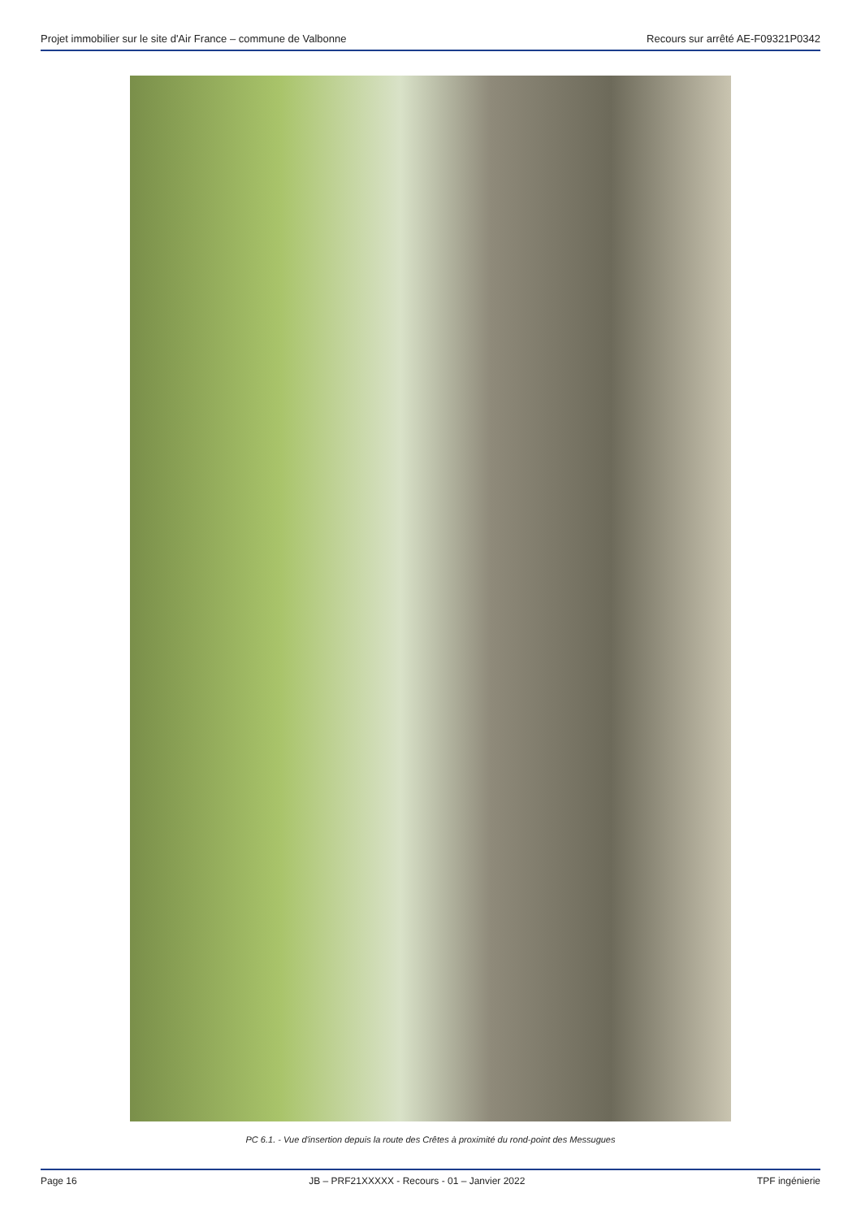Projet immobilier sur le site d'Air France – commune de Valbonne Recours sur arrêté AE-F09321P0342
PC 6.1. - Vue d'insertion depuis la route des Crêtes à proximité du rond-point des Messugues
Page 16 JB – PRF21XXXXX - Recours - 01 – Janvier 2022 TPF ingénierie